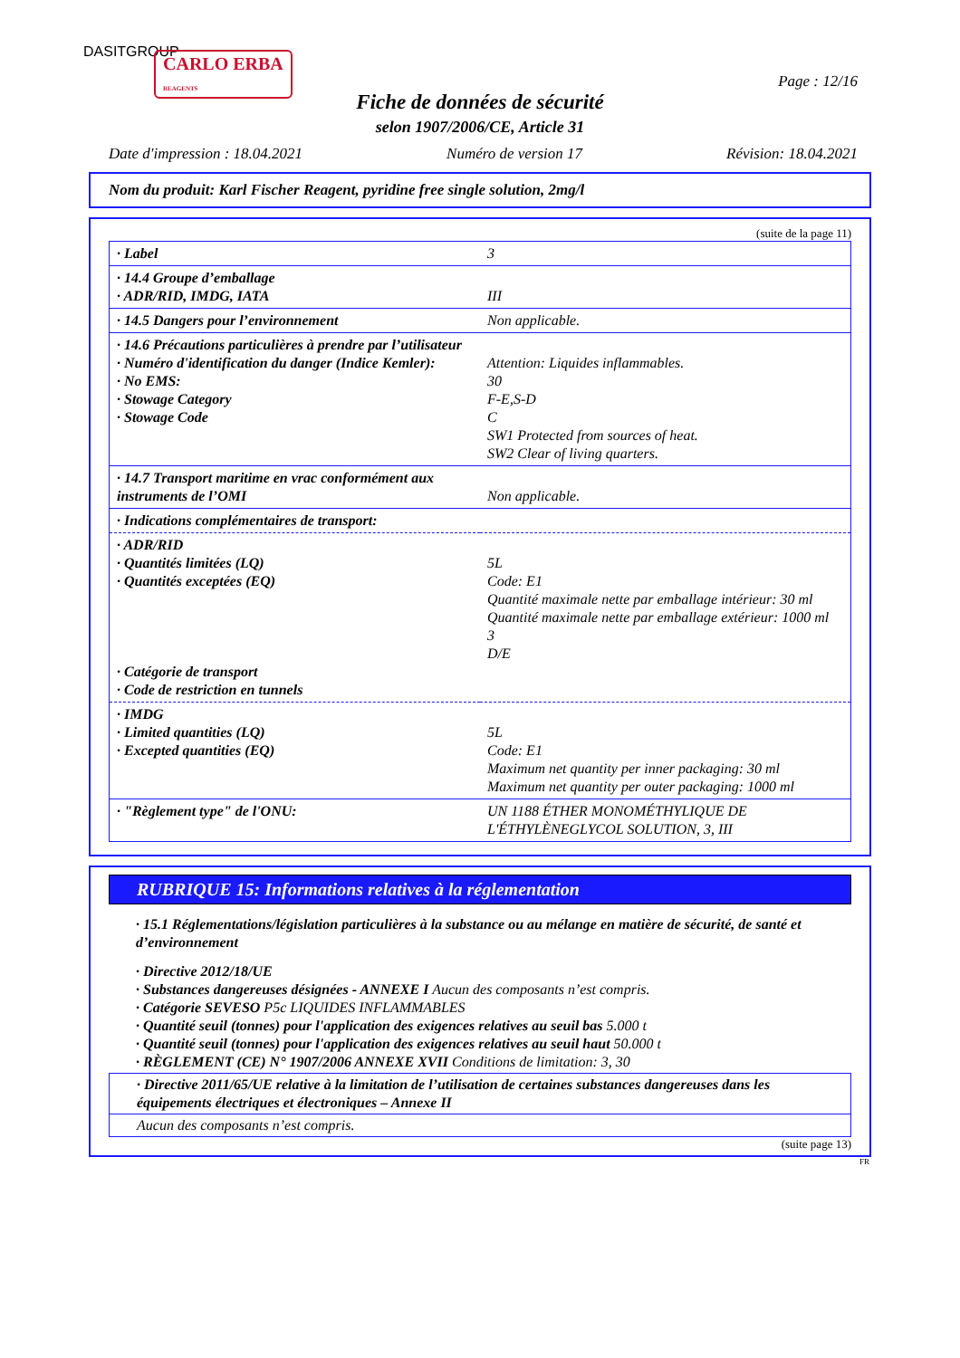DASITGROUP
CARLO ERBA
REAGENTS
Page : 12/16
Fiche de données de sécurité
selon 1907/2006/CE, Article 31
Date d'impression : 18.04.2021 Numéro de version 17 Révision: 18.04.2021
Nom du produit: Karl Fischer Reagent, pyridine free single solution, 2mg/l
(suite de la page 11)
| · Label | 3 |
| · 14.4 Groupe d’emballage · ADR/RID, IMDG, IATA | III |
| · 14.5 Dangers pour l’environnement | Non applicable. |
| · 14.6 Précautions particulières à prendre par l’utilisateur · Numéro d'identification du danger (Indice Kemler): · No EMS: · Stowage Category · Stowage Code | Attention: Liquides inflammables. 30 F-E,S-D C SW1 Protected from sources of heat. SW2 Clear of living quarters. |
| · 14.7 Transport maritime en vrac conformément aux instruments de l’OMI | Non applicable. |
| · Indications complémentaires de transport: | |
| · ADR/RID · Quantités limitées (LQ) · Quantités exceptées (EQ) · Catégorie de transport · Code de restriction en tunnels | 5L Code: E1 Quantité maximale nette par emballage intérieur: 30 ml Quantité maximale nette par emballage extérieur: 1000 ml 3 D/E |
| · IMDG · Limited quantities (LQ) · Excepted quantities (EQ) | 5L Code: E1 Maximum net quantity per inner packaging: 30 ml Maximum net quantity per outer packaging: 1000 ml |
| · "Règlement type" de l'ONU: | UN 1188 ÉTHER MONOMÉTHYLIQUE DE L'ÉTHYLÈNEGLYCOL SOLUTION, 3, III |
RUBRIQUE 15: Informations relatives à la réglementation
· 15.1 Réglementations/législation particulières à la substance ou au mélange en matière de sécurité, de santé et d’environnement
· Directive 2012/18/UE
· Substances dangereuses désignées - ANNEXE I Aucun des composants n’est compris.
· Catégorie SEVESO P5c LIQUIDES INFLAMMABLES
· Quantité seuil (tonnes) pour l'application des exigences relatives au seuil bas 5.000 t
· Quantité seuil (tonnes) pour l'application des exigences relatives au seuil haut 50.000 t
· RÈGLEMENT (CE) N° 1907/2006 ANNEXE XVII Conditions de limitation: 3, 30
· Directive 2011/65/UE relative à la limitation de l’utilisation de certaines substances dangereuses dans les équipements électriques et électroniques – Annexe II
Aucun des composants n’est compris.
(suite page 13)
FR